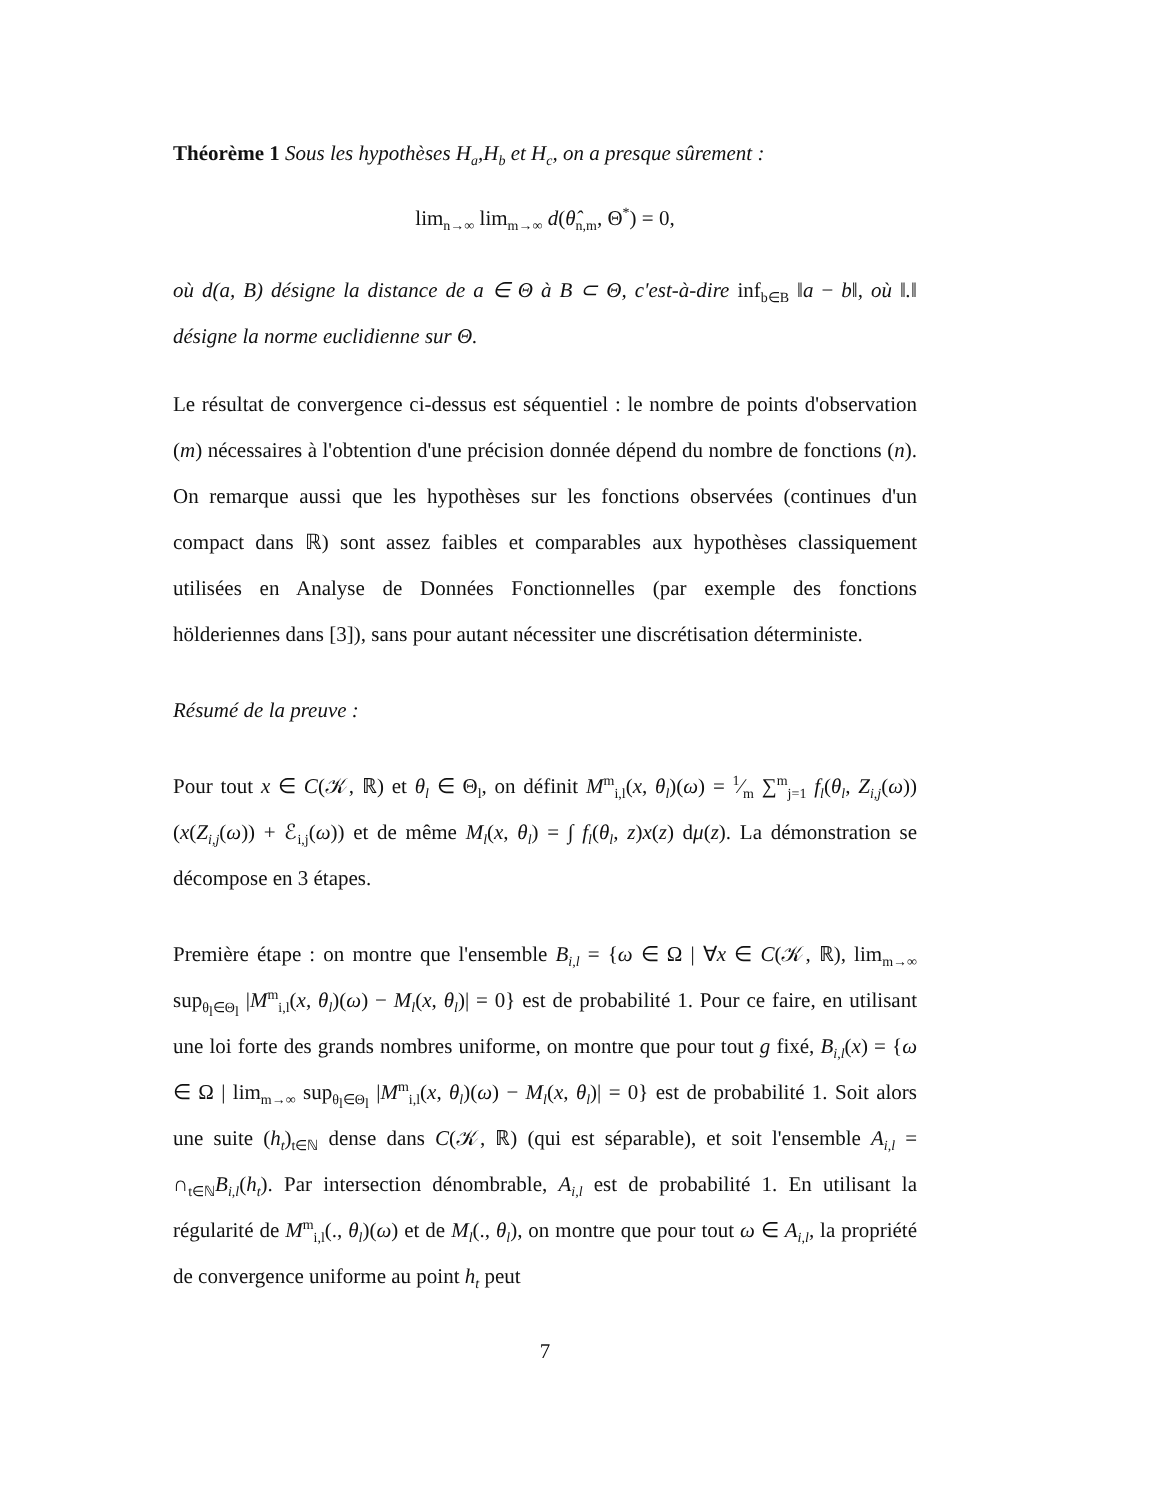Théorème 1 Sous les hypothèses H<sub>a</sub>,H<sub>b</sub> et H<sub>c</sub>, on a presque sûrement :
lim<sub>n→∞</sub> lim<sub>m→∞</sub> d(θ̂<sub>n,m</sub>, Θ<sup>*</sup>) = 0,
où d(a, B) désigne la distance de a ∈ Θ à B ⊂ Θ, c'est-à-dire inf<sub>b∈B</sub> ‖a − b‖, où ‖.‖ désigne la norme euclidienne sur Θ.
Le résultat de convergence ci-dessus est séquentiel : le nombre de points d'observation (m) nécessaires à l'obtention d'une précision donnée dépend du nombre de fonctions (n). On remarque aussi que les hypothèses sur les fonctions observées (continues d'un compact dans ℝ) sont assez faibles et comparables aux hypothèses classiquement utilisées en Analyse de Données Fonctionnelles (par exemple des fonctions hölderiennes dans [3]), sans pour autant nécessiter une discrétisation déterministe.
Résumé de la preuve :
Pour tout x ∈ C(𝒦, ℝ) et θ<sub>l</sub> ∈ Θ<sub>l</sub>, on définit M<sup>m</sup><sub>i,l</sub>(x, θ<sub>l</sub>)(ω) = 1⁄m ∑<sup>m</sup><sub>j=1</sub> f<sub>l</sub>(θ<sub>l</sub>, Z<sub>i,j</sub>(ω)) (x(Z<sub>i,j</sub>(ω)) + ℰ<sub>i,j</sub>(ω)) et de même M<sub>l</sub>(x, θ<sub>l</sub>) = ∫ f<sub>l</sub>(θ<sub>l</sub>, z)x(z) dμ(z). La démonstration se décompose en 3 étapes.
Première étape : on montre que l'ensemble B<sub>i,l</sub> = {ω ∈ Ω | ∀x ∈ C(𝒦, ℝ), lim<sub>m→∞</sub> sup<sub>θ<sub>l</sub>∈Θ<sub>l</sub></sub> |M<sup>m</sup><sub>i,l</sub>(x, θ<sub>l</sub>)(ω) − M<sub>l</sub>(x, θ<sub>l</sub>)| = 0} est de probabilité 1. Pour ce faire, en utilisant une loi forte des grands nombres uniforme, on montre que pour tout g fixé, B<sub>i,l</sub>(x) = {ω ∈ Ω | lim<sub>m→∞</sub> sup<sub>θ<sub>l</sub>∈Θ<sub>l</sub></sub> |M<sup>m</sup><sub>i,l</sub>(x, θ<sub>l</sub>)(ω) − M<sub>l</sub>(x, θ<sub>l</sub>)| = 0} est de probabilité 1. Soit alors une suite (h<sub>t</sub>)<sub>t∈ℕ</sub> dense dans C(𝒦, ℝ) (qui est séparable), et soit l'ensemble A<sub>i,l</sub> = ∩<sub>t∈ℕ</sub>B<sub>i,l</sub>(h<sub>t</sub>). Par intersection dénombrable, A<sub>i,l</sub> est de probabilité 1. En utilisant la régularité de M<sup>m</sup><sub>i,l</sub>(., θ<sub>l</sub>)(ω) et de M<sub>l</sub>(., θ<sub>l</sub>), on montre que pour tout ω ∈ A<sub>i,l</sub>, la propriété de convergence uniforme au point h<sub>t</sub> peut
7